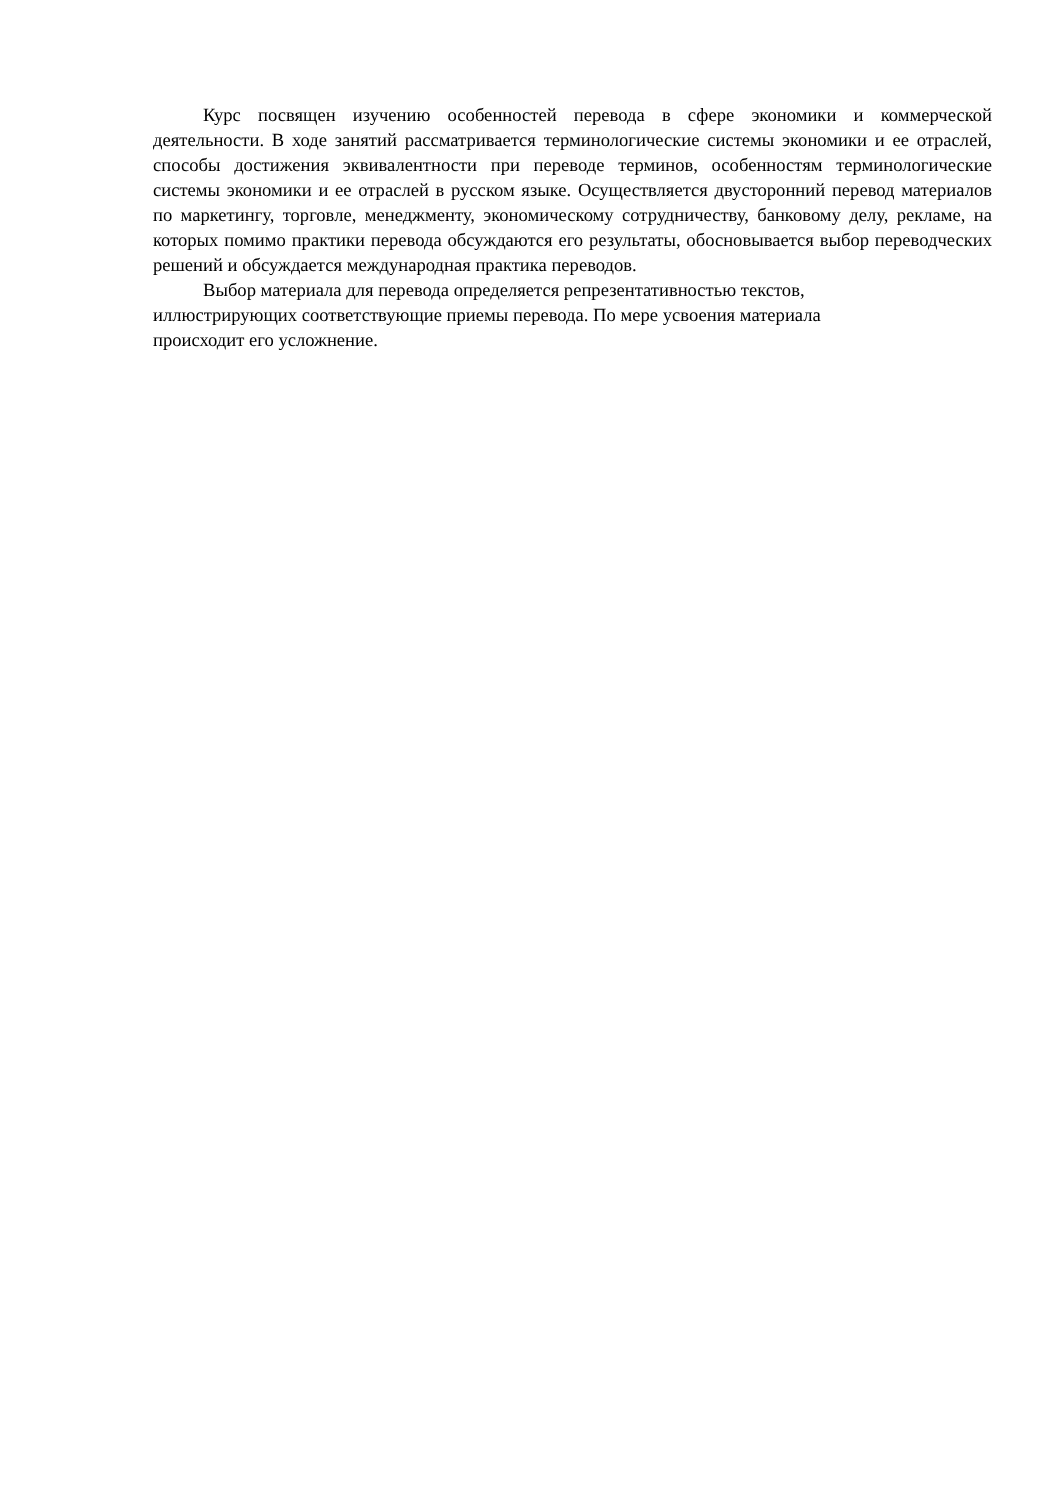Курс посвящен изучению особенностей перевода в сфере экономики и коммерческой деятельности. В ходе занятий рассматривается терминологические системы экономики и ее отраслей, способы достижения эквивалентности при переводе терминов, особенностям терминологические системы экономики и ее отраслей в русском языке. Осуществляется двусторонний перевод материалов по маркетингу, торговле, менеджменту, экономическому сотрудничеству, банковому делу, рекламе, на которых помимо практики перевода обсуждаются его результаты, обосновывается выбор переводческих решений и обсуждается международная практика переводов.
Выбор материала для перевода определяется репрезентативностью текстов,
иллюстрирующих соответствующие приемы перевода. По мере усвоения материала
происходит его усложнение.